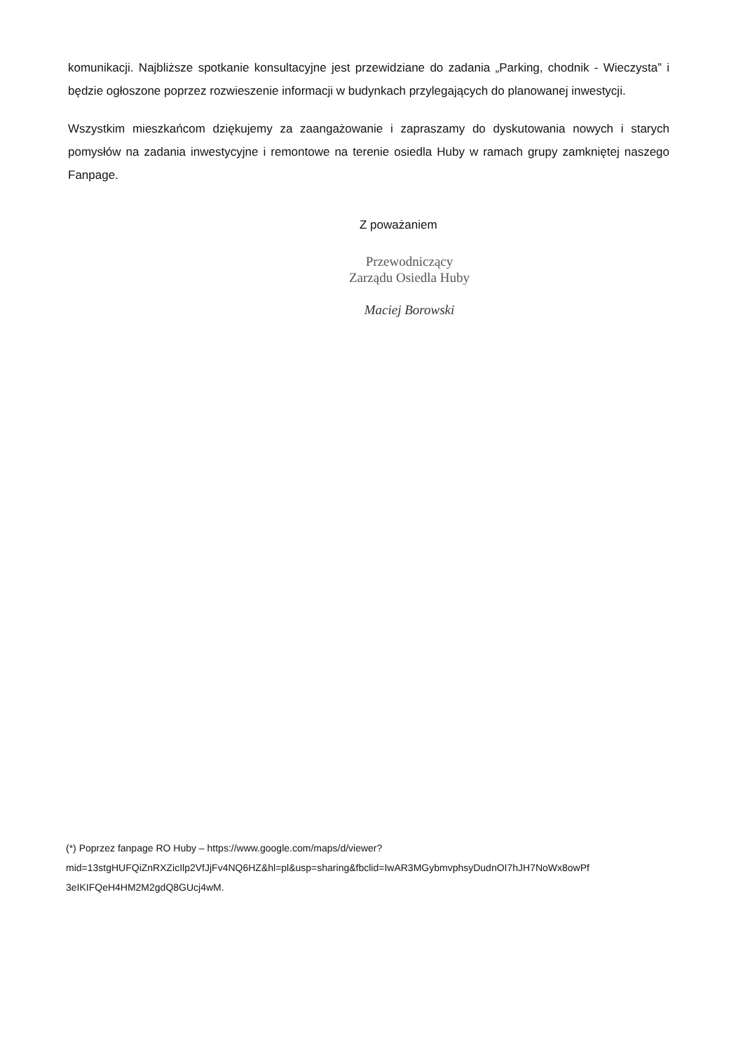komunikacji. Najbliższe spotkanie konsultacyjne jest przewidziane do zadania „Parking, chodnik - Wieczysta” i będzie ogłoszone poprzez rozwieszenie informacji w budynkach przylegających do planowanej inwestycji.
Wszystkim mieszkańcom dziękujemy za zaangażowanie i zapraszamy do dyskutowania nowych i starych pomysłów na zadania inwestycyjne i remontowe na terenie osiedla Huby w ramach grupy zamkniętej naszego Fanpage.
Z poważaniem
Przewodniczący
Zarządu Osiedla Huby
Maciej Borowski
(*) Poprzez fanpage RO Huby – https://www.google.com/maps/d/viewer?
mid=13stgHUFQiZnRXZicIlp2VfJjFv4NQ6HZ&hl=pl&usp=sharing&fbclid=IwAR3MGybmvphsyDudnOI7hJH7NoWx8owPf
3eIKIFQeH4HM2M2gdQ8GUcj4wM.